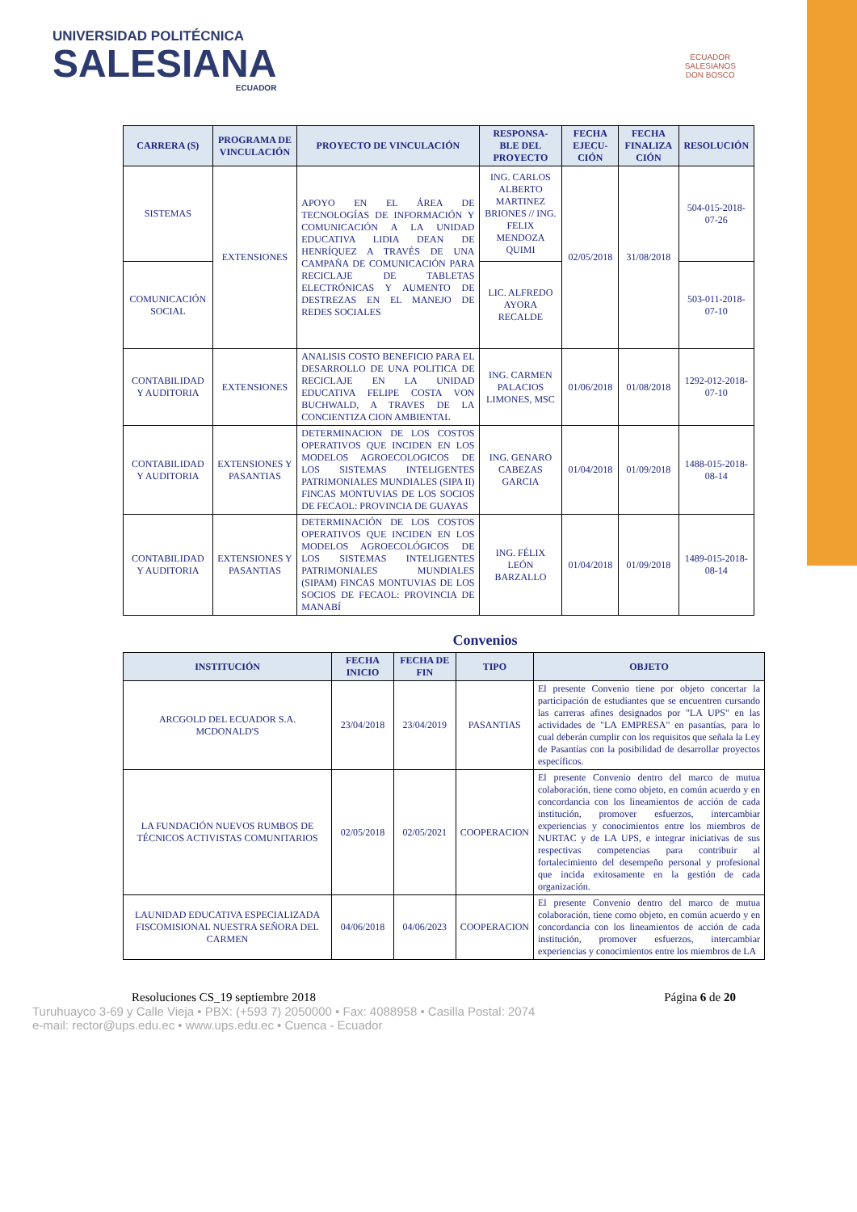UNIVERSIDAD POLITÉCNICA
SALESIANA
ECUADOR
ECUADOR
SALESIANOS
DON BOSCO
| CARRERA (S) | PROGRAMA DE VINCULACIÓN | PROYECTO DE VINCULACIÓN | RESPONSA-BLE DEL PROYECTO | FECHA EJECU-CIÓN | FECHA FINALIZA CIÓN | RESOLUCIÓN |
| --- | --- | --- | --- | --- | --- | --- |
| SISTEMAS | EXTENSIONES | APOYO EN EL ÁREA DE TECNOLOGÍAS DE INFORMACIÓN Y COMUNICACIÓN A LA UNIDAD EDUCATIVA LIDIA DEAN DE HENRÍQUEZ A TRAVÉS DE UNA CAMPAÑA DE COMUNICACIÓN PARA RECICLAJE DE TABLETAS ELECTRÓNICAS Y AUMENTO DE DESTREZAS EN EL MANEJO DE REDES SOCIALES | ING. CARLOS ALBERTO MARTINEZ BRIONES // ING. FELIX MENDOZA QUIMI | 02/05/2018 | 31/08/2018 | 504-015-2018-07-26 |
| COMUNICACIÓN SOCIAL | | | LIC. ALFREDO AYORA RECALDE | | | 503-011-2018-07-10 |
| CONTABILIDAD Y AUDITORIA | EXTENSIONES | ANALISIS COSTO BENEFICIO PARA EL DESARROLLO DE UNA POLITICA DE RECICLAJE EN LA UNIDAD EDUCATIVA FELIPE COSTA VON BUCHWALD, A TRAVES DE LA CONCIENTIZA CION AMBIENTAL | ING. CARMEN PALACIOS LIMONES, MSC | 01/06/2018 | 01/08/2018 | 1292-012-2018-07-10 |
| CONTABILIDAD Y AUDITORIA | EXTENSIONES Y PASANTIAS | DETERMINACION DE LOS COSTOS OPERATIVOS QUE INCIDEN EN LOS MODELOS AGROECOLOGICOS DE LOS SISTEMAS INTELIGENTES PATRIMONIALES MUNDIALES (SIPA II) FINCAS MONTUVIAS DE LOS SOCIOS DE FECAOL: PROVINCIA DE GUAYAS | ING. GENARO CABEZAS GARCIA | 01/04/2018 | 01/09/2018 | 1488-015-2018-08-14 |
| CONTABILIDAD Y AUDITORIA | EXTENSIONES Y PASANTIAS | DETERMINACIÓN DE LOS COSTOS OPERATIVOS QUE INCIDEN EN LOS MODELOS AGROECOLÓGICOS DE LOS SISTEMAS INTELIGENTES PATRIMONIALES MUNDIALES (SIPAM) FINCAS MONTUVIAS DE LOS SOCIOS DE FECAOL: PROVINCIA DE MANABÍ | ING. FÉLIX LEÓN BARZALLO | 01/04/2018 | 01/09/2018 | 1489-015-2018-08-14 |
Convenios
| INSTITUCIÓN | FECHA INICIO | FECHA DE FIN | TIPO | OBJETO |
| --- | --- | --- | --- | --- |
| ARCGOLD DEL ECUADOR S.A. MCDONALD'S | 23/04/2018 | 23/04/2019 | PASANTIAS | El presente Convenio tiene por objeto concertar la participación de estudiantes que se encuentren cursando las carreras afines designados por "LA UPS" en las actividades de "LA EMPRESA" en pasantías, para lo cual deberán cumplir con los requisitos que señala la Ley de Pasantías con la posibilidad de desarrollar proyectos específicos. |
| LA FUNDACIÓN NUEVOS RUMBOS DE TÉCNICOS ACTIVISTAS COMUNITARIOS | 02/05/2018 | 02/05/2021 | COOPERACION | El presente Convenio dentro del marco de mutua colaboración, tiene como objeto, en común acuerdo y en concordancia con los lineamientos de acción de cada institución, promover esfuerzos, intercambiar experiencias y conocimientos entre los miembros de NURTAC y de LA UPS, e integrar iniciativas de sus respectivas competencias para contribuir al fortalecimiento del desempeño personal y profesional que incida exitosamente en la gestión de cada organización. |
| LAUNIDAD EDUCATIVA ESPECIALIZADA FISCOMISIONAL NUESTRA SEÑORA DEL CARMEN | 04/06/2018 | 04/06/2023 | COOPERACION | El presente Convenio dentro del marco de mutua colaboración, tiene como objeto, en común acuerdo y en concordancia con los lineamientos de acción de cada institución, promover esfuerzos, intercambiar experiencias y conocimientos entre los miembros de LA |
Resoluciones CS_19 septiembre 2018 Página 6 de 20
Turuhuayco 3-69 y Calle Vieja • PBX: (+593 7) 2050000 • Fax: 4088958 • Casilla Postal: 2074
e-mail: rector@ups.edu.ec • www.ups.edu.ec • Cuenca - Ecuador